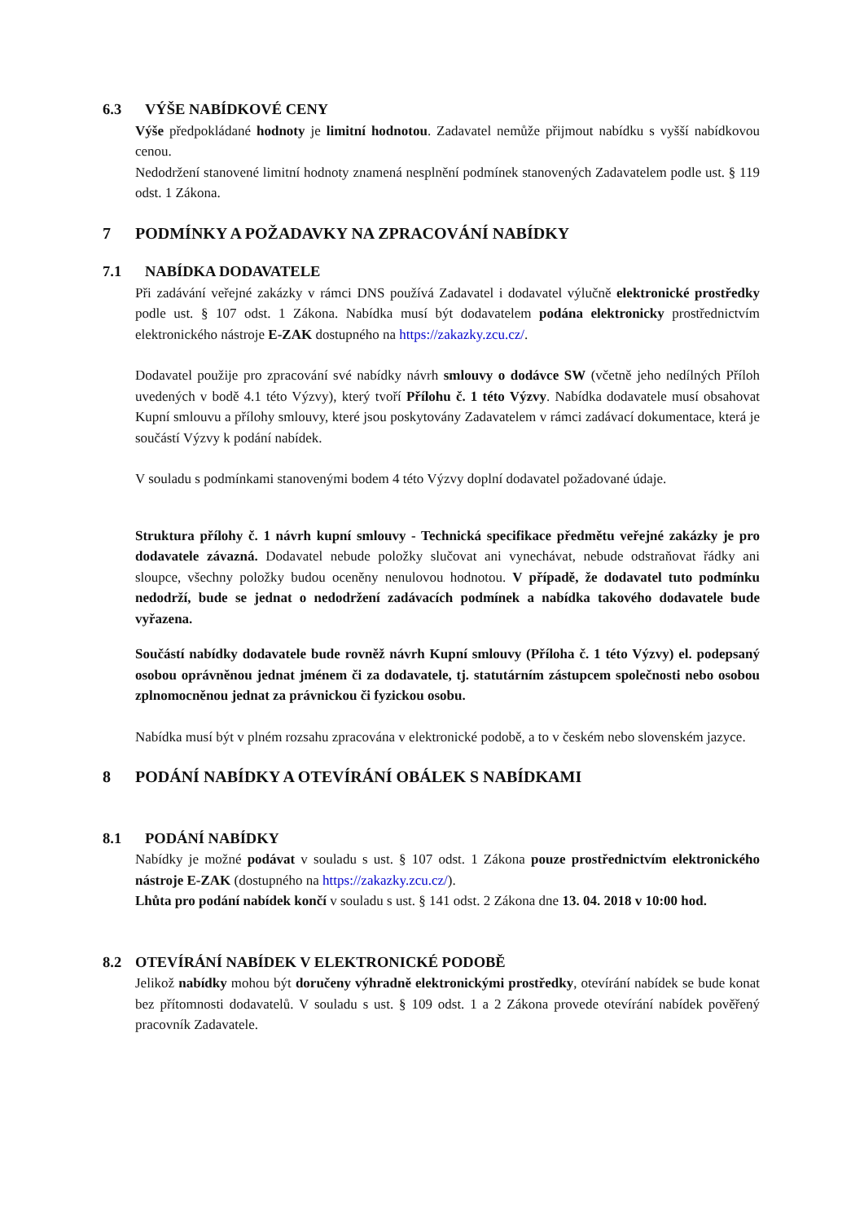6.3 VÝŠE NABÍDKOVÉ CENY
Výše předpokládané hodnoty je limitní hodnotou. Zadavatel nemůže přijmout nabídku s vyšší nabídkovou cenou.
Nedodržení stanovené limitní hodnoty znamená nesplnění podmínek stanovených Zadavatelem podle ust. § 119 odst. 1 Zákona.
7 PODMÍNKY A POŽADAVKY NA ZPRACOVÁNÍ NABÍDKY
7.1 NABÍDKA DODAVATELE
Při zadávání veřejné zakázky v rámci DNS používá Zadavatel i dodavatel výlučně elektronické prostředky podle ust. § 107 odst. 1 Zákona. Nabídka musí být dodavatelem podána elektronicky prostřednictvím elektronického nástroje E-ZAK dostupného na https://zakazky.zcu.cz/.
Dodavatel použije pro zpracování své nabídky návrh smlouvy o dodávce SW (včetně jeho nedílných Příloh uvedených v bodě 4.1 této Výzvy), který tvoří Přílohu č. 1 této Výzvy. Nabídka dodavatele musí obsahovat Kupní smlouvu a přílohy smlouvy, které jsou poskytovány Zadavatelem v rámci zadávací dokumentace, která je součástí Výzvy k podání nabídek.
V souladu s podmínkami stanovenými bodem 4 této Výzvy doplní dodavatel požadované údaje.
Struktura přílohy č. 1 návrh kupní smlouvy - Technická specifikace předmětu veřejné zakázky je pro dodavatele závazná. Dodavatel nebude položky slučovat ani vynechávat, nebude odstraňovat řádky ani sloupce, všechny položky budou oceněny nenulovou hodnotou. V případě, že dodavatel tuto podmínku nedodrží, bude se jednat o nedodržení zadávacích podmínek a nabídka takového dodavatele bude vyřazena.
Součástí nabídky dodavatele bude rovněž návrh Kupní smlouvy (Příloha č. 1 této Výzvy) el. podepsaný osobou oprávněnou jednat jménem či za dodavatele, tj. statutárním zástupcem společnosti nebo osobou zplnomocněnou jednat za právnickou či fyzickou osobu.
Nabídka musí být v plném rozsahu zpracována v elektronické podobě, a to v českém nebo slovenském jazyce.
8 PODÁNÍ NABÍDKY A OTEVÍRÁNÍ OBÁLEK S NABÍDKAMI
8.1 PODÁNÍ NABÍDKY
Nabídky je možné podávat v souladu s ust. § 107 odst. 1 Zákona pouze prostřednictvím elektronického nástroje E-ZAK (dostupného na https://zakazky.zcu.cz/).
Lhůta pro podání nabídek končí v souladu s ust. § 141 odst. 2 Zákona dne 13. 04. 2018 v 10:00 hod.
8.2 OTEVÍRÁNÍ NABÍDEK V ELEKTRONICKÉ PODOBĚ
Jelikož nabídky mohou být doručeny výhradně elektronickými prostředky, otevírání nabídek se bude konat bez přítomnosti dodavatelů. V souladu s ust. § 109 odst. 1 a 2 Zákona provede otevírání nabídek pověřený pracovník Zadavatele.